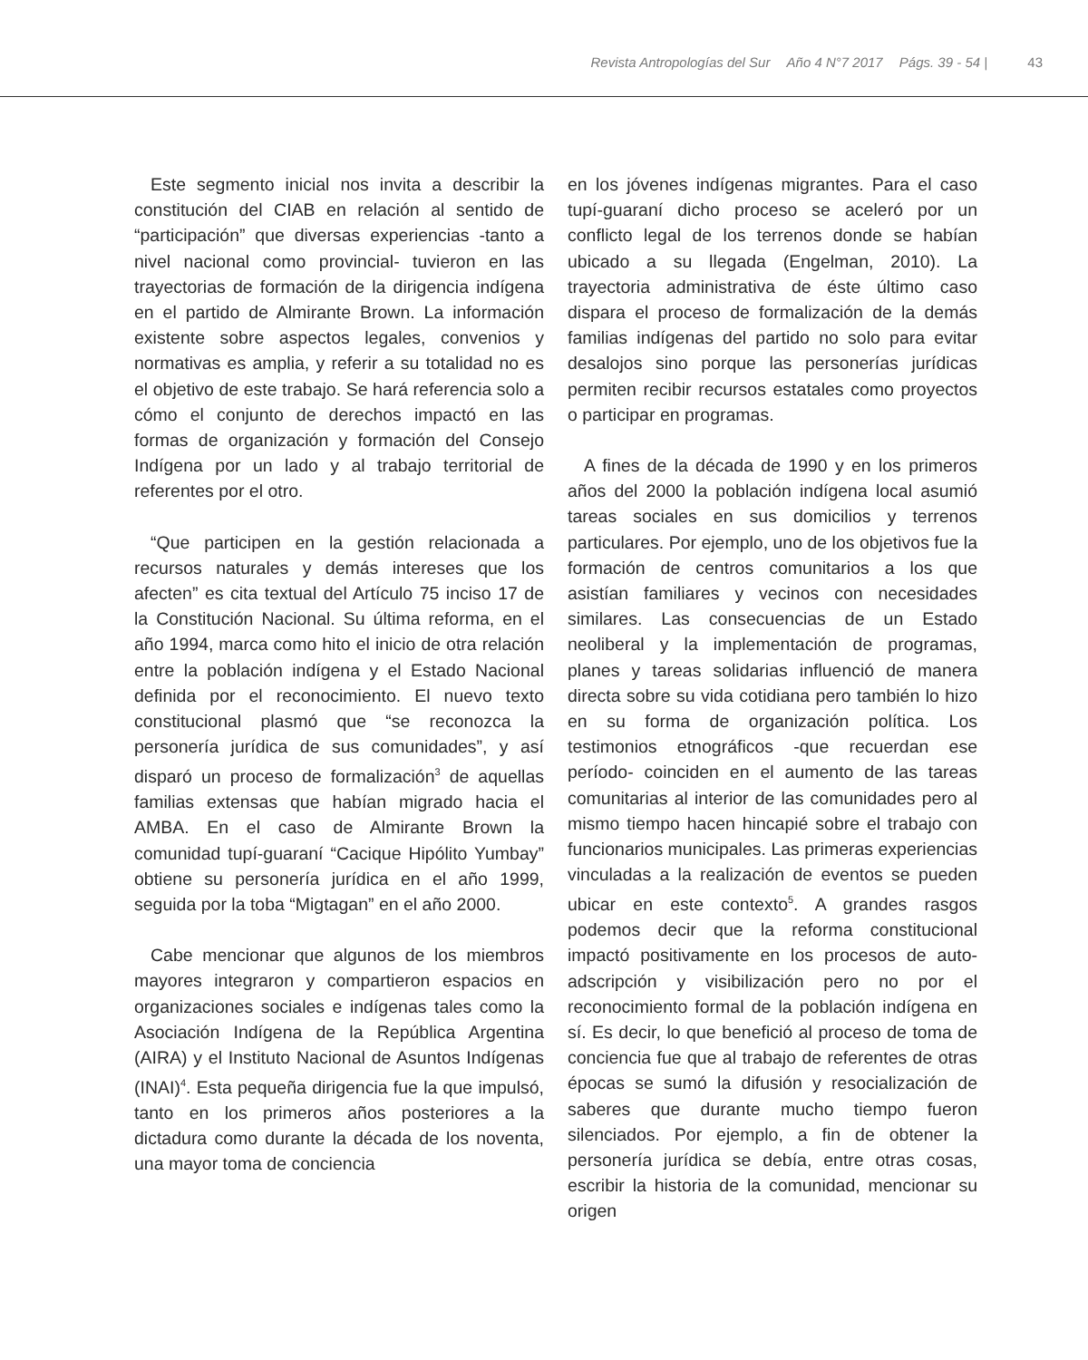Revista Antropologías del Sur Año 4 N°7 2017 Págs. 39 - 54 | 43
Este segmento inicial nos invita a describir la constitución del CIAB en relación al sentido de “participación” que diversas experiencias -tanto a nivel nacional como provincial- tuvieron en las trayectorias de formación de la dirigencia indígena en el partido de Almirante Brown. La información existente sobre aspectos legales, convenios y normativas es amplia, y referir a su totalidad no es el objetivo de este trabajo. Se hará referencia solo a cómo el conjunto de derechos impactó en las formas de organización y formación del Consejo Indígena por un lado y al trabajo territorial de referentes por el otro.
“Que participen en la gestión relacionada a recursos naturales y demás intereses que los afecten” es cita textual del Artículo 75 inciso 17 de la Constitución Nacional. Su última reforma, en el año 1994, marca como hito el inicio de otra relación entre la población indígena y el Estado Nacional definida por el reconocimiento. El nuevo texto constitucional plasmó que “se reconozca la personería jurídica de sus comunidades”, y así disparó un proceso de formalización<sup>3</sup> de aquellas familias extensas que habían migrado hacia el AMBA. En el caso de Almirante Brown la comunidad tupí-guaraní “Cacique Hipólito Yumbay” obtiene su personería jurídica en el año 1999, seguida por la toba “Migtagan” en el año 2000.
Cabe mencionar que algunos de los miembros mayores integraron y compartieron espacios en organizaciones sociales e indígenas tales como la Asociación Indígena de la República Argentina (AIRA) y el Instituto Nacional de Asuntos Indígenas (INAI)<sup>4</sup>. Esta pequeña dirigencia fue la que impulsó, tanto en los primeros años posteriores a la dictadura como durante la década de los noventa, una mayor toma de conciencia
en los jóvenes indígenas migrantes. Para el caso tupí-guaraní dicho proceso se aceleró por un conflicto legal de los terrenos donde se habían ubicado a su llegada (Engelman, 2010). La trayectoria administrativa de éste último caso dispara el proceso de formalización de la demás familias indígenas del partido no solo para evitar desalojos sino porque las personerías jurídicas permiten recibir recursos estatales como proyectos o participar en programas.
A fines de la década de 1990 y en los primeros años del 2000 la población indígena local asumió tareas sociales en sus domicilios y terrenos particulares. Por ejemplo, uno de los objetivos fue la formación de centros comunitarios a los que asistían familiares y vecinos con necesidades similares. Las consecuencias de un Estado neoliberal y la implementación de programas, planes y tareas solidarias influenció de manera directa sobre su vida cotidiana pero también lo hizo en su forma de organización política. Los testimonios etnográficos -que recuerdan ese período- coinciden en el aumento de las tareas comunitarias al interior de las comunidades pero al mismo tiempo hacen hincapié sobre el trabajo con funcionarios municipales. Las primeras experiencias vinculadas a la realización de eventos se pueden ubicar en este contexto<sup>5</sup>. A grandes rasgos podemos decir que la reforma constitucional impactó positivamente en los procesos de auto-adscripción y visibilización pero no por el reconocimiento formal de la población indígena en sí. Es decir, lo que benefició al proceso de toma de conciencia fue que al trabajo de referentes de otras épocas se sumó la difusión y resocialización de saberes que durante mucho tiempo fueron silenciados. Por ejemplo, a fin de obtener la personería jurídica se debía, entre otras cosas, escribir la historia de la comunidad, mencionar su origen